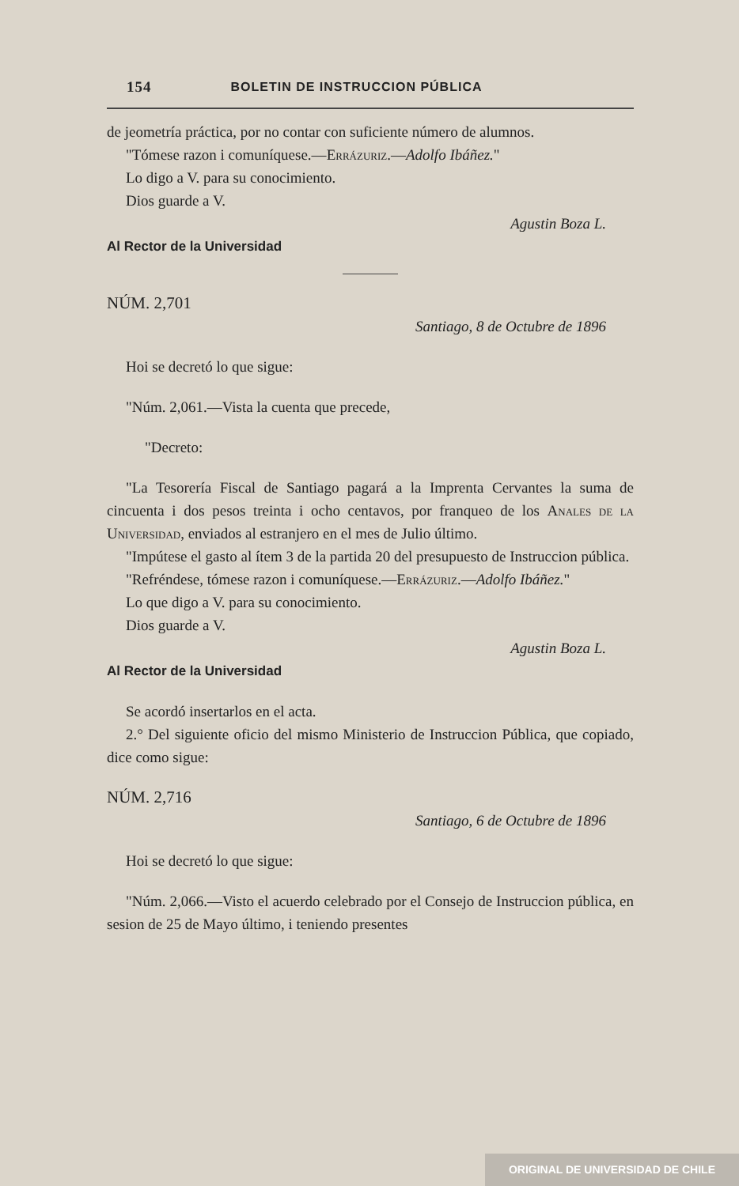154 BOLETIN DE INSTRUCCION PÚBLICA
de jeometría práctica, por no contar con suficiente número de alumnos.
"Tómese razon i comuníquese.—Errázuriz.—Adolfo Ibáñez."
Lo digo a V. para su conocimiento.
Dios guarde a V.
Agustin Boza L.
Al Rector de la Universidad
NÚM. 2,701
Santiago, 8 de Octubre de 1896
Hoi se decretó lo que sigue:
"Núm. 2,061.—Vista la cuenta que precede,
"Decreto:
"La Tesorería Fiscal de Santiago pagará a la Imprenta Cervantes la suma de cincuenta i dos pesos treinta i ocho centavos, por franqueo de los Anales de la Universidad, enviados al estranjero en el mes de Julio último.
"Impútese el gasto al ítem 3 de la partida 20 del presupuesto de Instruccion pública.
"Refréndese, tómese razon i comuníquese.—Errázuriz.—Adolfo Ibáñez."
Lo que digo a V. para su conocimiento.
Dios guarde a V.
Agustin Boza L.
Al Rector de la Universidad
Se acordó insertarlos en el acta.
2.° Del siguiente oficio del mismo Ministerio de Instruccion Pública, que copiado, dice como sigue:
NÚM. 2,716
Santiago, 6 de Octubre de 1896
Hoi se decretó lo que sigue:
"Núm. 2,066.—Visto el acuerdo celebrado por el Consejo de Instruccion pública, en sesion de 25 de Mayo último, i teniendo presentes
ORIGINAL DE UNIVERSIDAD DE CHILE